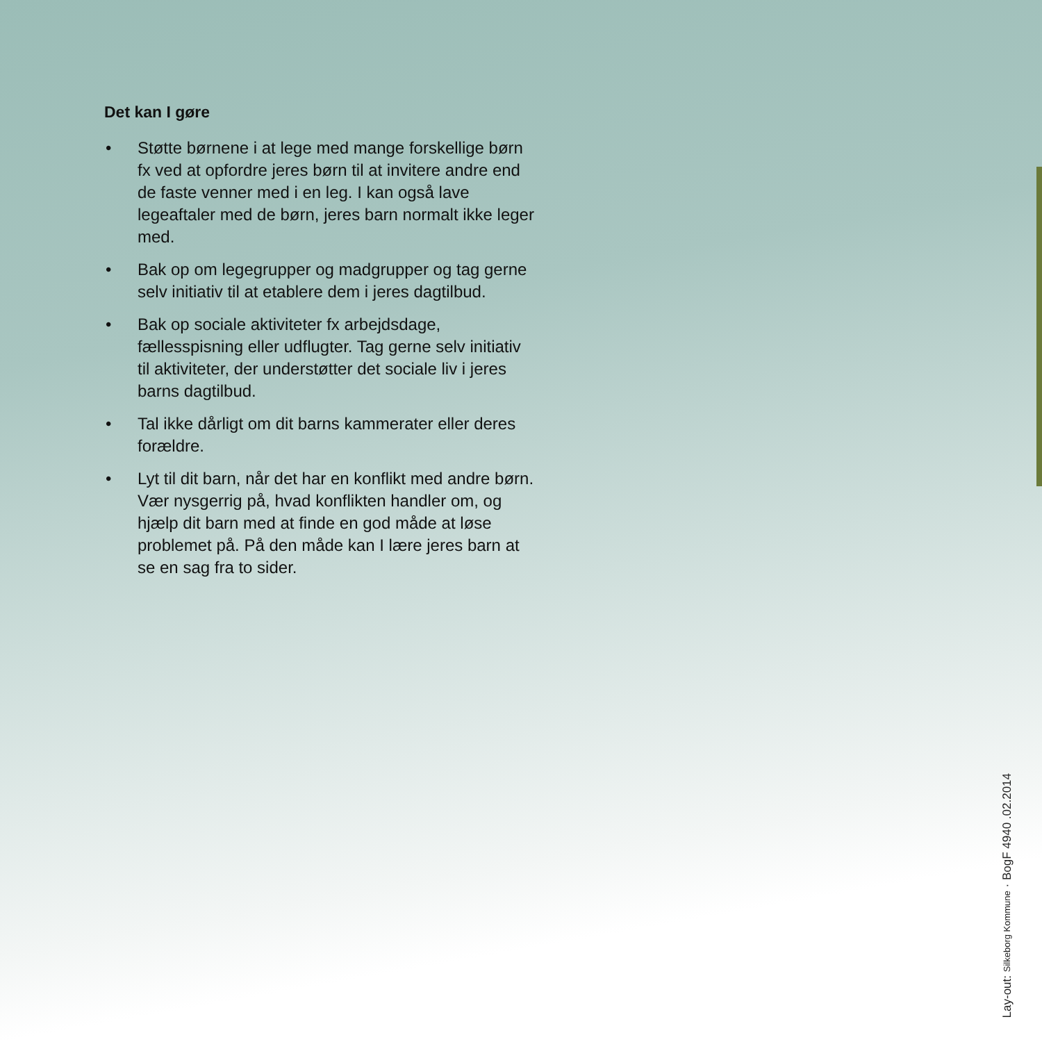Det kan I gøre
• Støtte børnene i at lege med mange forskellige børn fx ved at opfordre jeres børn til at invitere andre end de faste venner med i en leg. I kan også lave legeaftaler med de børn, jeres barn normalt ikke leger med.
• Bak op om legegrupper og madgrupper og tag gerne selv initiativ til at etablere dem i jeres dagtilbud.
• Bak op sociale aktiviteter fx arbejdsdage, fællesspisning eller udflugter. Tag gerne selv initiativ til aktiviteter, der understøtter det sociale liv i jeres barns dagtilbud.
• Tal ikke dårligt om dit barns kammerater eller deres forældre.
• Lyt til dit barn, når det har en konflikt med andre børn. Vær nysgerrig på, hvad konflikten handler om, og hjælp dit barn med at finde en god måde at løse problemet på. På den måde kan I lære jeres barn at se en sag fra to sider.
Lay-out: Silkeborg Kommune · BogF 4940 .02.2014